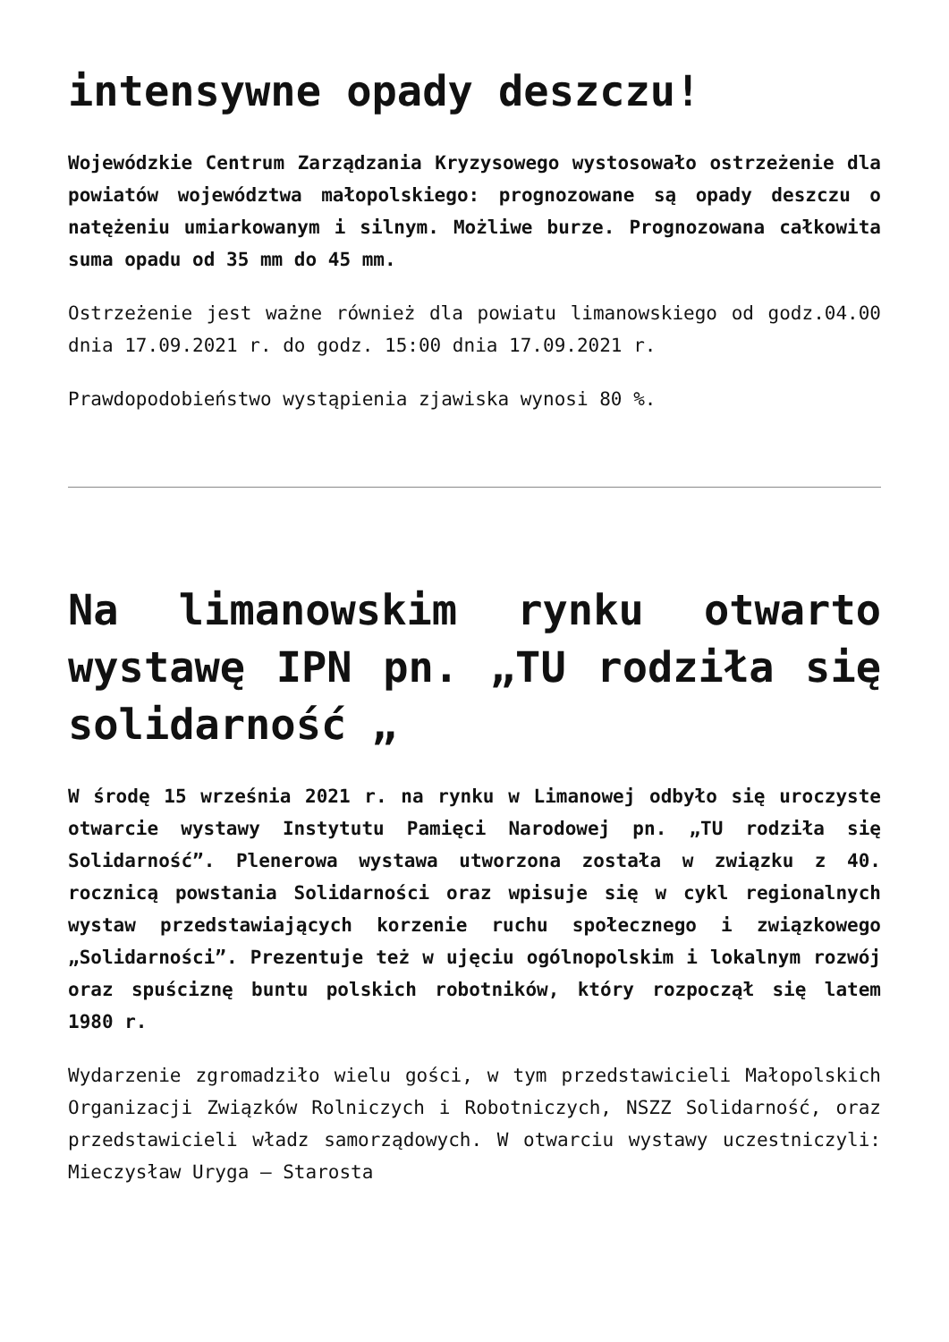intensywne opady deszczu!
Wojewódzkie Centrum Zarządzania Kryzysowego wystosowało ostrzeżenie dla powiatów województwa małopolskiego: prognozowane są opady deszczu o natężeniu umiarkowanym i silnym. Możliwe burze. Prognozowana całkowita suma opadu od 35 mm do 45 mm.
Ostrzeżenie jest ważne również dla powiatu limanowskiego od godz.04.00 dnia 17.09.2021 r. do godz. 15:00 dnia 17.09.2021 r.
Prawdopodobieństwo wystąpienia zjawiska wynosi 80 %.
Na limanowskim rynku otwarto wystawę IPN pn. „TU rodziła się solidarność „
W środę 15 września 2021 r. na rynku w Limanowej odbyło się uroczyste otwarcie wystawy Instytutu Pamięci Narodowej pn. „TU rodziła się Solidarność”. Plenerowa wystawa utworzona została w związku z 40. rocznicą powstania Solidarności oraz wpisuje się w cykl regionalnych wystaw przedstawiających korzenie ruchu społecznego i związkowego „Solidarności”. Prezentuje też w ujęciu ogólnopolskim i lokalnym rozwój oraz spuściznę buntu polskich robotników, który rozpoczął się latem 1980 r.
Wydarzenie zgromadziło wielu gości, w tym przedstawicieli Małopolskich Organizacji Związków Rolniczych i Robotniczych, NSZZ Solidarność, oraz przedstawicieli władz samorządowych. W otwarciu wystawy uczestniczyli: Mieczysław Uryga – Starosta